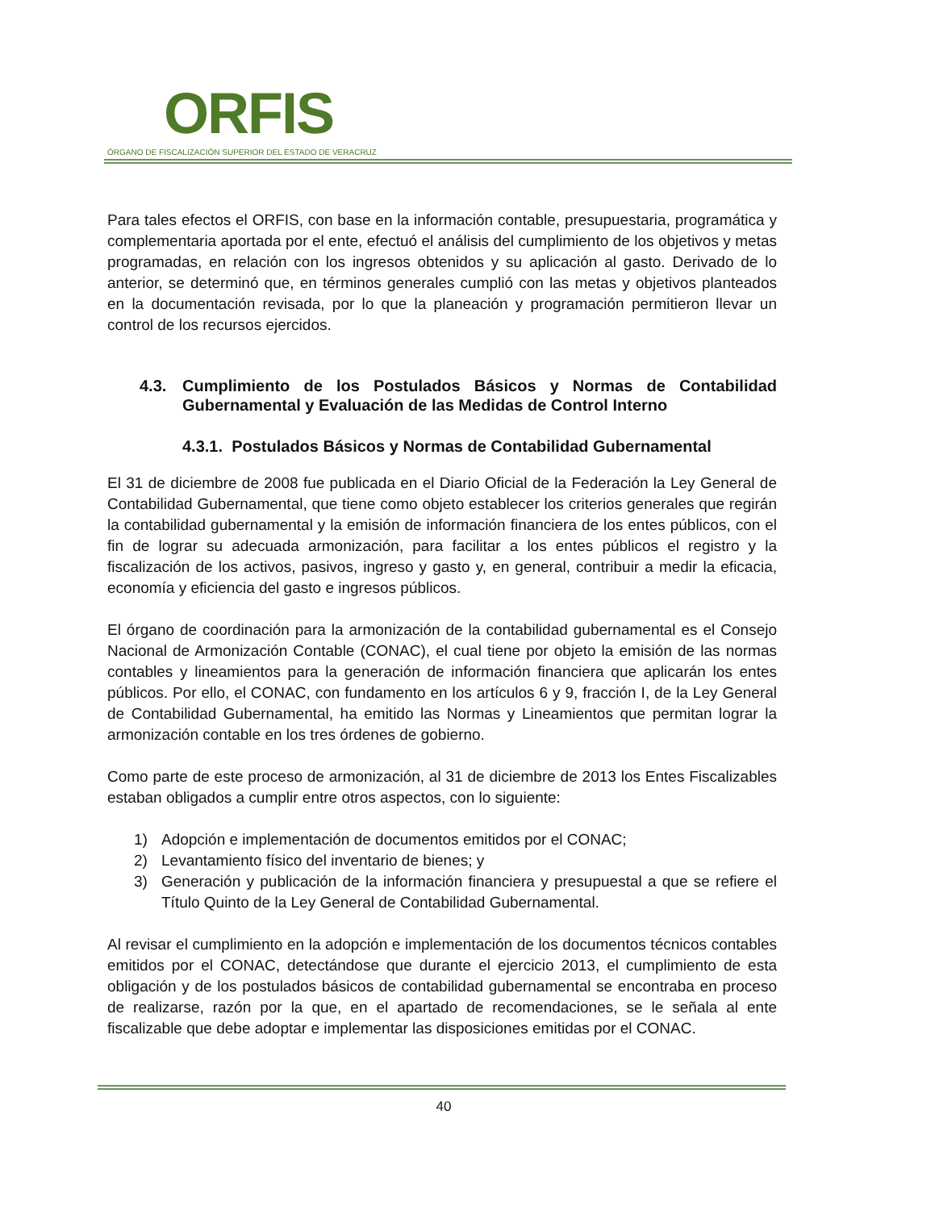ORFIS
ÓRGANO DE FISCALIZACIÓN SUPERIOR DEL ESTADO DE VERACRUZ
Para tales efectos el ORFIS, con base en la información contable, presupuestaria, programática y complementaria aportada por el ente, efectuó el análisis del cumplimiento de los objetivos y metas programadas, en relación con los ingresos obtenidos y su aplicación al gasto. Derivado de lo anterior, se determinó que, en términos generales cumplió con las metas y objetivos planteados en la documentación revisada, por lo que la planeación y programación permitieron llevar un control de los recursos ejercidos.
4.3. Cumplimiento de los Postulados Básicos y Normas de Contabilidad Gubernamental y Evaluación de las Medidas de Control Interno
4.3.1. Postulados Básicos y Normas de Contabilidad Gubernamental
El 31 de diciembre de 2008 fue publicada en el Diario Oficial de la Federación la Ley General de Contabilidad Gubernamental, que tiene como objeto establecer los criterios generales que regirán la contabilidad gubernamental y la emisión de información financiera de los entes públicos, con el fin de lograr su adecuada armonización, para facilitar a los entes públicos el registro y la fiscalización de los activos, pasivos, ingreso y gasto y, en general, contribuir a medir la eficacia, economía y eficiencia del gasto e ingresos públicos.
El órgano de coordinación para la armonización de la contabilidad gubernamental es el Consejo Nacional de Armonización Contable (CONAC), el cual tiene por objeto la emisión de las normas contables y lineamientos para la generación de información financiera que aplicarán los entes públicos. Por ello, el CONAC, con fundamento en los artículos 6 y 9, fracción I, de la Ley General de Contabilidad Gubernamental, ha emitido las Normas y Lineamientos que permitan lograr la armonización contable en los tres órdenes de gobierno.
Como parte de este proceso de armonización, al 31 de diciembre de 2013 los Entes Fiscalizables estaban obligados a cumplir entre otros aspectos, con lo siguiente:
1) Adopción e implementación de documentos emitidos por el CONAC;
2) Levantamiento físico del inventario de bienes; y
3) Generación y publicación de la información financiera y presupuestal a que se refiere el Título Quinto de la Ley General de Contabilidad Gubernamental.
Al revisar el cumplimiento en la adopción e implementación de los documentos técnicos contables emitidos por el CONAC, detectándose que durante el ejercicio 2013, el cumplimiento de esta obligación y de los postulados básicos de contabilidad gubernamental se encontraba en proceso de realizarse, razón por la que, en el apartado de recomendaciones, se le señala al ente fiscalizable que debe adoptar e implementar las disposiciones emitidas por el CONAC.
40